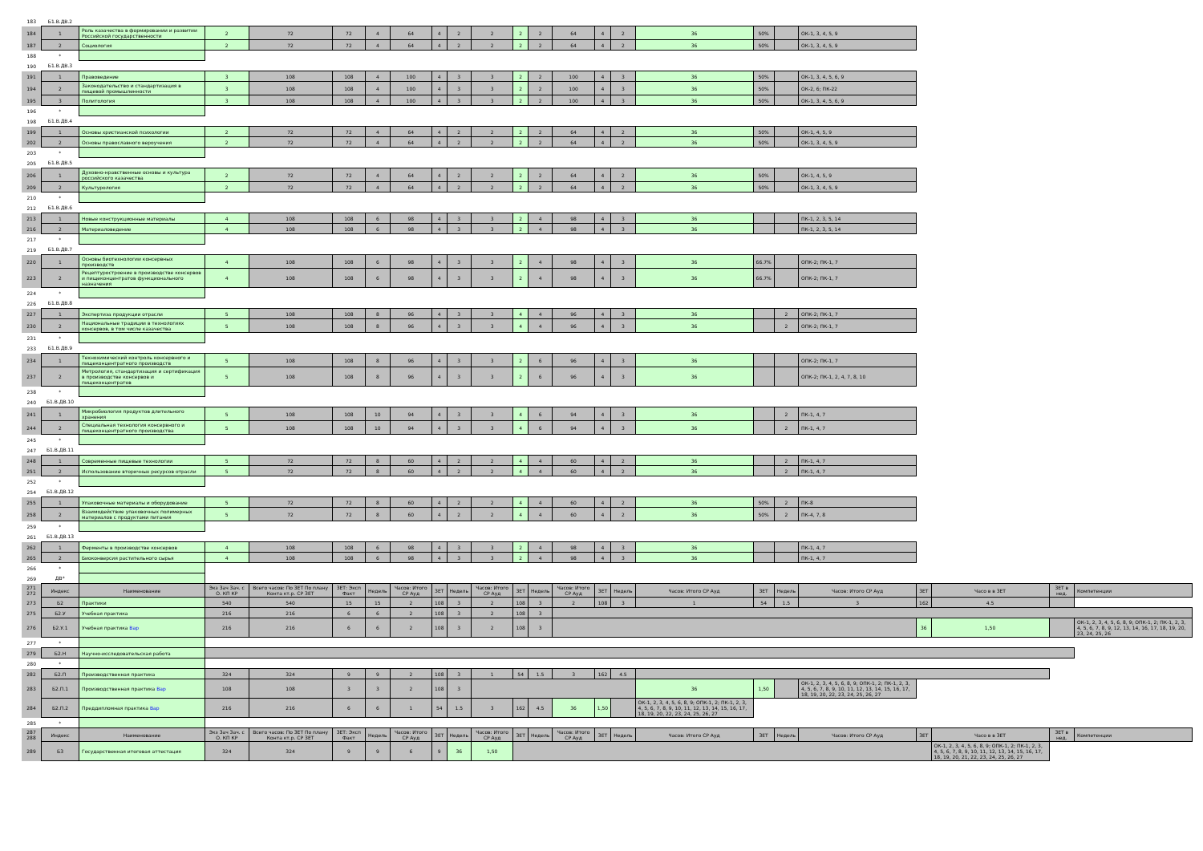| 183 | Б1.В.ДВ.2 | | | | | | | | | | | | | | | | | | | | | | |
| 184 | 1 | Роль казачества в формировании и развитии Российской государственности | 2 | 72 | 72 | 4 | 64 | 4 | 2 | 2 | 2 | 2 | 64 | 4 | 2 | 36 | 50% | | ОК-1, 3, 4, 5, 9 | | | | |
| 187 | 2 | Социология | 2 | 72 | 72 | 4 | 64 | 4 | 2 | 2 | 2 | 2 | 64 | 4 | 2 | 36 | 50% | | ОК-1, 3, 4, 5, 9 | | | | |
| 188 | * | | | | | | | | | | | | | | | | | | | | | | |
| 190 | Б1.В.ДВ.3 | | | | | | | | | | | | | | | | | | | | | | |
| 191 | 1 | Правоведение | 3 | 108 | 108 | 4 | 100 | 4 | 3 | 3 | 2 | 2 | 100 | 4 | 3 | 36 | 50% | | ОК-1, 3, 4, 5, 6, 9 | | | | |
| 194 | 2 | Законодательство и стандартизация в пищевой промышленности | 3 | 108 | 108 | 4 | 100 | 4 | 3 | 3 | 2 | 2 | 100 | 4 | 3 | 36 | 50% | | ОК-2, 6; ПК-22 | | | | |
| 195 | 3 | Политология | 3 | 108 | 108 | 4 | 100 | 4 | 3 | 3 | 2 | 2 | 100 | 4 | 3 | 36 | 50% | | ОК-1, 3, 4, 5, 6, 9 | | | | |
| 196 | * | | | | | | | | | | | | | | | | | | | | | | |
| 198 | Б1.В.ДВ.4 | | | | | | | | | | | | | | | | | | | | | | |
| 199 | 1 | Основы христианской психологии | 2 | 72 | 72 | 4 | 64 | 4 | 2 | 2 | 2 | 2 | 64 | 4 | 2 | 36 | 50% | | ОК-1, 4, 5, 9 | | | | |
| 202 | 2 | Основы православного вероучения | 2 | 72 | 72 | 4 | 64 | 4 | 2 | 2 | 2 | 2 | 64 | 4 | 2 | 36 | 50% | | ОК-1, 3, 4, 5, 9 | | | | |
| 203 | * | | | | | | | | | | | | | | | | | | | | | | |
| 205 | Б1.В.ДВ.5 | | | | | | | | | | | | | | | | | | | | | | |
| 206 | 1 | Духовно-нравственные основы и культура российского казачества | 2 | 72 | 72 | 4 | 64 | 4 | 2 | 2 | 2 | 2 | 64 | 4 | 2 | 36 | 50% | | ОК-1, 4, 5, 9 | | | | |
| 209 | 2 | Культурология | 2 | 72 | 72 | 4 | 64 | 4 | 2 | 2 | 2 | 2 | 64 | 4 | 2 | 36 | 50% | | ОК-1, 3, 4, 5, 9 | | | | |
| 210 | * | | | | | | | | | | | | | | | | | | | | | | |
| 212 | Б1.В.ДВ.6 | | | | | | | | | | | | | | | | | | | | | | |
| 213 | 1 | Новые конструкционные материалы | 4 | 108 | 108 | 6 | 98 | 4 | 3 | 3 | 2 | 4 | 98 | 4 | 3 | 36 | | | ПК-1, 2, 3, 5, 14 | | | | |
| 216 | 2 | Материаловедение | 4 | 108 | 108 | 6 | 98 | 4 | 3 | 3 | 2 | 4 | 98 | 4 | 3 | 36 | | | ПК-1, 2, 3, 5, 14 | | | | |
| 217 | * | | | | | | | | | | | | | | | | | | | | | | |
| 219 | Б1.В.ДВ.7 | | | | | | | | | | | | | | | | | | | | | | |
| 220 | 1 | Основы биотехнологии консервных производств | 4 | 108 | 108 | 6 | 98 | 4 | 3 | 3 | 2 | 4 | 98 | 4 | 3 | 36 | 66.7% | | ОПК-2; ПК-1, 7 | | | | |
| 223 | 2 | Рецептуростроение в производстве консервов и пищеконцентратов функционального назначения | 4 | 108 | 108 | 6 | 98 | 4 | 3 | 3 | 2 | 4 | 98 | 4 | 3 | 36 | 66.7% | | ОПК-2; ПК-1, 7 | | | | |
| 224 | * | | | | | | | | | | | | | | | | | | | | | | |
| 226 | Б1.В.ДВ.8 | | | | | | | | | | | | | | | | | | | | | | |
| 227 | 1 | Экспертиза продукции отрасли | 5 | 108 | 108 | 8 | 96 | 4 | 3 | 3 | 4 | 4 | 96 | 4 | 3 | 36 | | 2 | ОПК-2; ПК-1, 7 | | | | |
| 230 | 2 | Национальные традиции в технологиях консервов, в том числе казачества | 5 | 108 | 108 | 8 | 96 | 4 | 3 | 3 | 4 | 4 | 96 | 4 | 3 | 36 | | 2 | ОПК-2; ПК-1, 7 | | | | |
| 231 | * | | | | | | | | | | | | | | | | | | | | | | |
| 233 | Б1.В.ДВ.9 | | | | | | | | | | | | | | | | | | | | | | |
| 234 | 1 | Технохимический контроль консервного и пищеконцентратного производств | 5 | 108 | 108 | 8 | 96 | 4 | 3 | 3 | 2 | 6 | 96 | 4 | 3 | 36 | | | ОПК-2; ПК-1, 7 | | | | |
| 237 | 2 | Метрология, стандартизация и сертификация в производстве консервов и пищеконцентратов | 5 | 108 | 108 | 8 | 96 | 4 | 3 | 3 | 2 | 6 | 96 | 4 | 3 | 36 | | | ОПК-2; ПК-1, 2, 4, 7, 8, 10 | | | | |
| 238 | * | | | | | | | | | | | | | | | | | | | | | | |
| 240 | Б1.В.ДВ.10 | | | | | | | | | | | | | | | | | | | | | | |
| 241 | 1 | Микробиология продуктов длительного хранения | 5 | 108 | 108 | 10 | 94 | 4 | 3 | 3 | 4 | 6 | 94 | 4 | 3 | 36 | | 2 | ПК-1, 4, 7 | | | | |
| 244 | 2 | Специальная технология консервного и пищеконцентратного производства | 5 | 108 | 108 | 10 | 94 | 4 | 3 | 3 | 4 | 6 | 94 | 4 | 3 | 36 | | 2 | ПК-1, 4, 7 | | | | |
| 245 | * | | | | | | | | | | | | | | | | | | | | | | |
| 247 | Б1.В.ДВ.11 | | | | | | | | | | | | | | | | | | | | | | |
| 248 | 1 | Современные пищевые технологии | 5 | 72 | 72 | 8 | 60 | 4 | 2 | 2 | 4 | 4 | 60 | 4 | 2 | 36 | | 2 | ПК-1, 4, 7 | | | | |
| 251 | 2 | Использование вторичных ресурсов отрасли | 5 | 72 | 72 | 8 | 60 | 4 | 2 | 2 | 4 | 4 | 60 | 4 | 2 | 36 | | 2 | ПК-1, 4, 7 | | | | |
| 252 | * | | | | | | | | | | | | | | | | | | | | | | |
| 254 | Б1.В.ДВ.12 | | | | | | | | | | | | | | | | | | | | | | |
| 255 | 1 | Упаковочные материалы и оборудование | 5 | 72 | 72 | 8 | 60 | 4 | 2 | 2 | 4 | 4 | 60 | 4 | 2 | 36 | 50% | 2 | ПК-8 | | | | |
| 258 | 2 | Взаимодействие упаковочных полимерных материалов с продуктами питания | 5 | 72 | 72 | 8 | 60 | 4 | 2 | 2 | 4 | 4 | 60 | 4 | 2 | 36 | 50% | 2 | ПК-4, 7, 8 | | | | |
| 259 | * | | | | | | | | | | | | | | | | | | | | | | |
| 261 | Б1.В.ДВ.13 | | | | | | | | | | | | | | | | | | | | | | |
| 262 | 1 | Ферменты в производстве консервов | 4 | 108 | 108 | 6 | 98 | 4 | 3 | 3 | 2 | 4 | 98 | 4 | 3 | 36 | | | ПК-1, 4, 7 | | | | |
| 265 | 2 | Биоконверсия растительного сырья | 4 | 108 | 108 | 6 | 98 | 4 | 3 | 3 | 2 | 4 | 98 | 4 | 3 | 36 | | | ПК-1, 4, 7 | | | | |
| 266 | * | | | | | | | | | | | | | | | | | | | | | | |
| 269 | ДВ* | | | | | | | | | | | | | | | | | | | | | | |
| 271 272 | Индекс | Наименование | Экз Зач Зач. с О. КП КР | Всего часов: По ЗЕТ По плану Конта кт.р. СР ЗЕТ | ЗЕТ: Эксп Факт | Недель | Часов: Итого СР Ауд | ЗЕТ | Недель | Часов: Итого СР Ауд | ЗЕТ | Недель | Часов: Итого СР Ауд | ЗЕТ | Недель | Часов: Итого СР Ауд | ЗЕТ | Недель | Часов: Итого СР Ауд | ЗЕТ | Часо в в ЗЕТ | ЗЕТ в нед. | Компетенции |
| 273 | Б2 | Практики | 540 | 540 | 15 | 15 | 2 | 108 | 3 | 2 | 108 | 3 | 2 | 108 | 3 | 1 | 54 | 1.5 | 3 | 162 | 4.5 | | |
| 275 | Б2.У | Учебная практика | 216 | 216 | 6 | 6 | 2 | 108 | 3 | 2 | 108 | 3 | | | | | | | | | | | |
| 276 | Б2.У.1 | Учебная практика Вар | 216 | 216 | 6 | 6 | 2 | 108 | 3 | 2 | 108 | 3 | | | | | | | | 36 | 1,50 | | ОК-1, 2, 3, 4, 5, 6, 8, 9; ОПК-1, 2; ПК-1, 2, 3, 4, 5, 6, 7, 8, 9, 12, 13, 14, 16, 17, 18, 19, 20, 23, 24, 25, 26 |
| 277 | * | | | | | | | | | | | | | | | | | | | | | | |
| 279 | Б2.Н | Научно-исследовательская работа | | | | | | | | | | | | | | | | | | | | | |
| 280 | * | | | | | | | | | | | | | | | | | | | | | | |
| 282 | Б2.П | Производственная практика | 324 | 324 | 9 | 9 | 2 | 108 | 3 | 1 | 54 | 1.5 | 3 | 162 | 4.5 | | | | | | | | |
| 283 | Б2.П.1 | Производственная практика Вар | 108 | 108 | 3 | 3 | 2 | 108 | 3 | | | | | | | 36 | 1,50 | | ОК-1, 2, 3, 4, 5, 6, 8, 9; ОПК-1, 2; ПК-1, 2, 3, 4, 5, 6, 7, 8, 9, 10, 11, 12, 13, 14, 15, 16, 17, 18, 19, 20, 22, 23, 24, 25, 26, 27 | | | | |
| 284 | Б2.П.2 | Преддипломная практика Вар | 216 | 216 | 6 | 6 | 1 | 54 | 1.5 | 3 | 162 | 4.5 | 36 | 1,50 | | ОК-1, 2, 3, 4, 5, 6, 8, 9; ОПК-1, 2; ПК-1, 2, 3, 4, 5, 6, 7, 8, 9, 10, 11, 12, 13, 14, 15, 16, 17, 18, 19, 20, 22, 23, 24, 25, 26, 27 | | | | | | | |
| 285 | * | | | | | | | | | | | | | | | | | | | | | | |
| 287 288 | Индекс | Наименование | Экз Зач Зач. с О. КП КР | Всего часов: По ЗЕТ По плану Конта кт.р. СР ЗЕТ | ЗЕТ: Эксп Факт | Недель | Часов: Итого СР Ауд | ЗЕТ | Недель | Часов: Итого СР Ауд | ЗЕТ | Недель | Часов: Итого СР Ауд | ЗЕТ | Недель | Часов: Итого СР Ауд | ЗЕТ | Недель | Часов: Итого СР Ауд | ЗЕТ | Часо в в ЗЕТ | ЗЕТ в нед. | Компетенции |
| 289 | Б3 | Государственная итоговая аттестация | 324 | 324 | 9 | 9 | 6 | 9 | 36 | 1,50 | | | | | | | | | | | ОК-1, 2, 3, 4, 5, 6, 8, 9; ОПК-1, 2; ПК-1, 2, 3, 4, 5, 6, 7, 8, 9, 10, 11, 12, 13, 14, 15, 16, 17, 18, 19, 20, 21, 22, 23, 24, 25, 26, 27 | | |